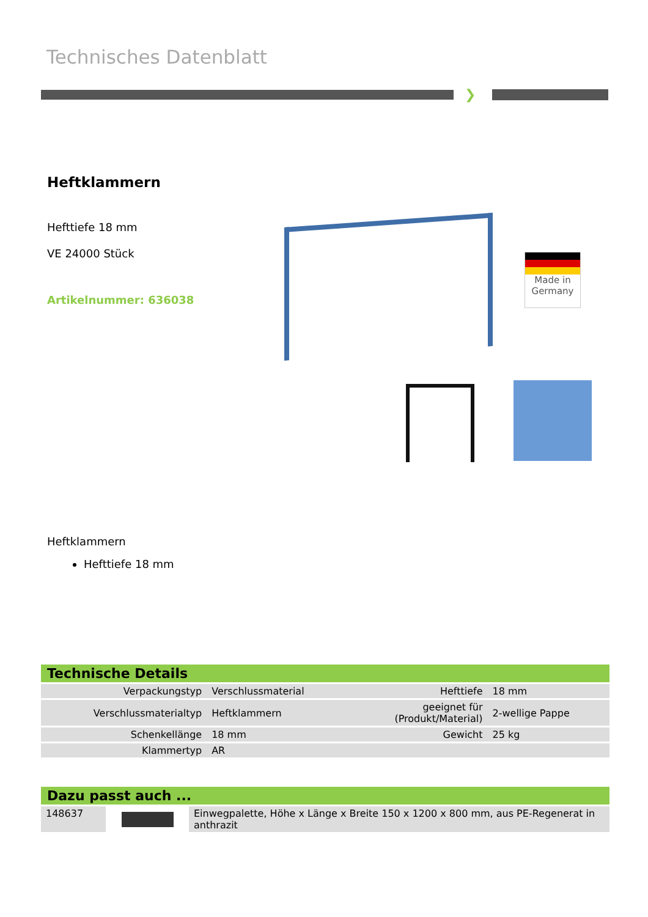Technisches Datenblatt
❯
Heftklammern
Hefttiefe 18 mm
VE 24000 Stück
Artikelnummer: 636038
Made in
Germany
Heftklammern
Hefttiefe 18 mm
Technische Details
| Verpackungstyp | Verschlussmaterial | Hefttiefe | 18 mm |
| Verschlussmaterialtyp | Heftklammern | geeignet für (Produkt/Material) | 2-wellige Pappe |
| Schenkellänge | 18 mm | Gewicht | 25 kg |
| Klammertyp | AR | | |
Dazu passt auch ...
| 148637 | | Einwegpalette, Höhe x Länge x Breite 150 x 1200 x 800 mm, aus PE-Regenerat in anthrazit |